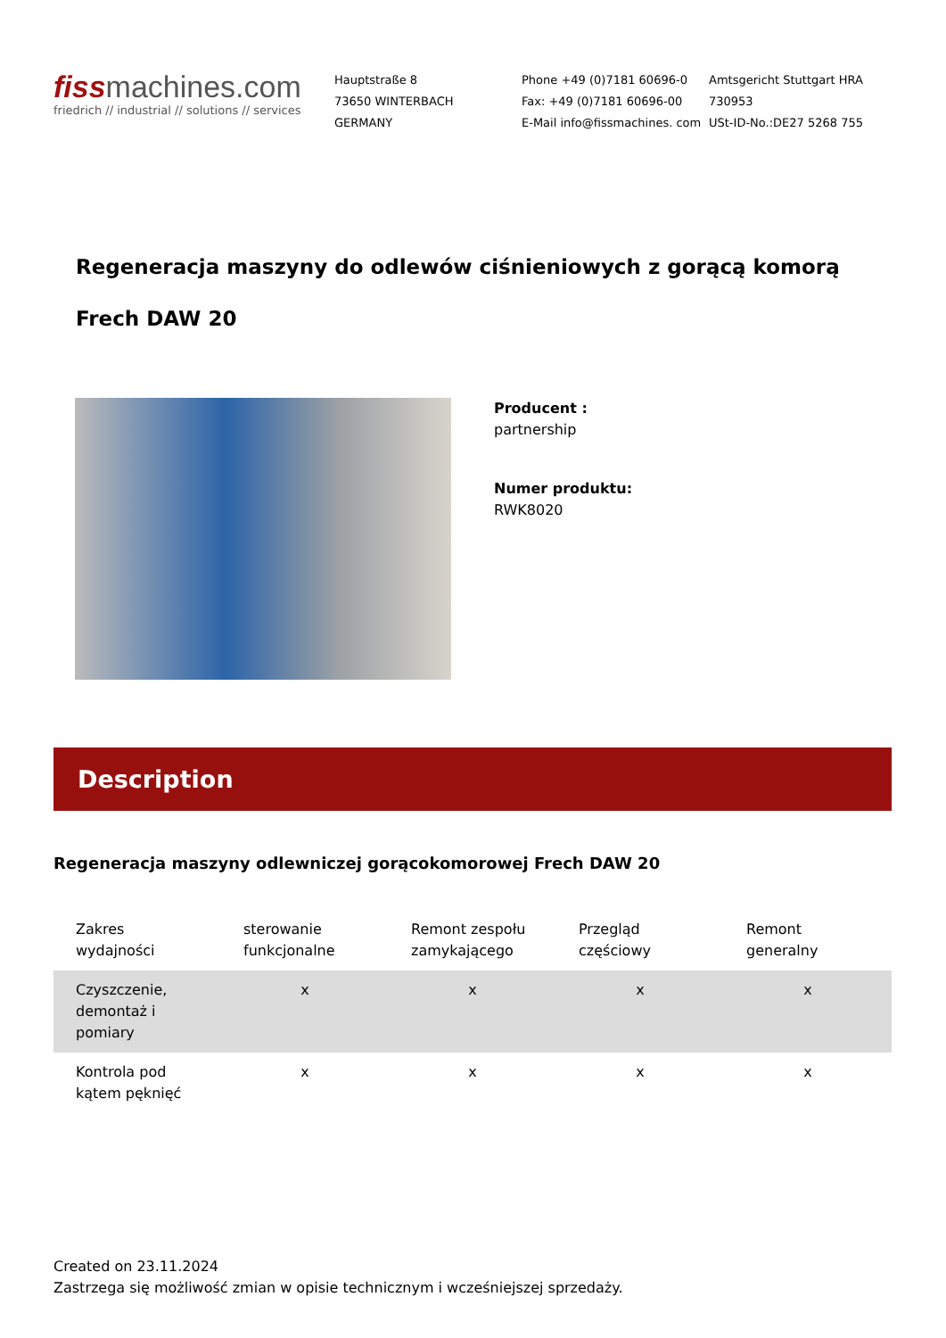fissmachines.com
friedrich // industrial // solutions // services
Hauptstraße 8
73650 WINTERBACH
GERMANY
Phone +49 (0)7181 60696-0
Fax: +49 (0)7181 60696-00
E-Mail info@fissmachines. com
Amtsgericht Stuttgart HRA
730953
USt-ID-No.:DE27 5268 755
Regeneracja maszyny do odlewów ciśnieniowych z gorącą komorą Frech DAW 20
Producent :
partnership
Numer produktu:
RWK8020
Description
Regeneracja maszyny odlewniczej gorącokomorowej Frech DAW 20
| Zakres wydajności | sterowanie funkcjonalne | Remont zespołu zamykającego | Przegląd częściowy | Remont generalny |
| --- | --- | --- | --- | --- |
| Czyszczenie, demontaż i pomiary | x | x | x | x |
| Kontrola pod kątem pęknięć | x | x | x | x |
Created on 23.11.2024
Zastrzega się możliwość zmian w opisie technicznym i wcześniejszej sprzedaży.